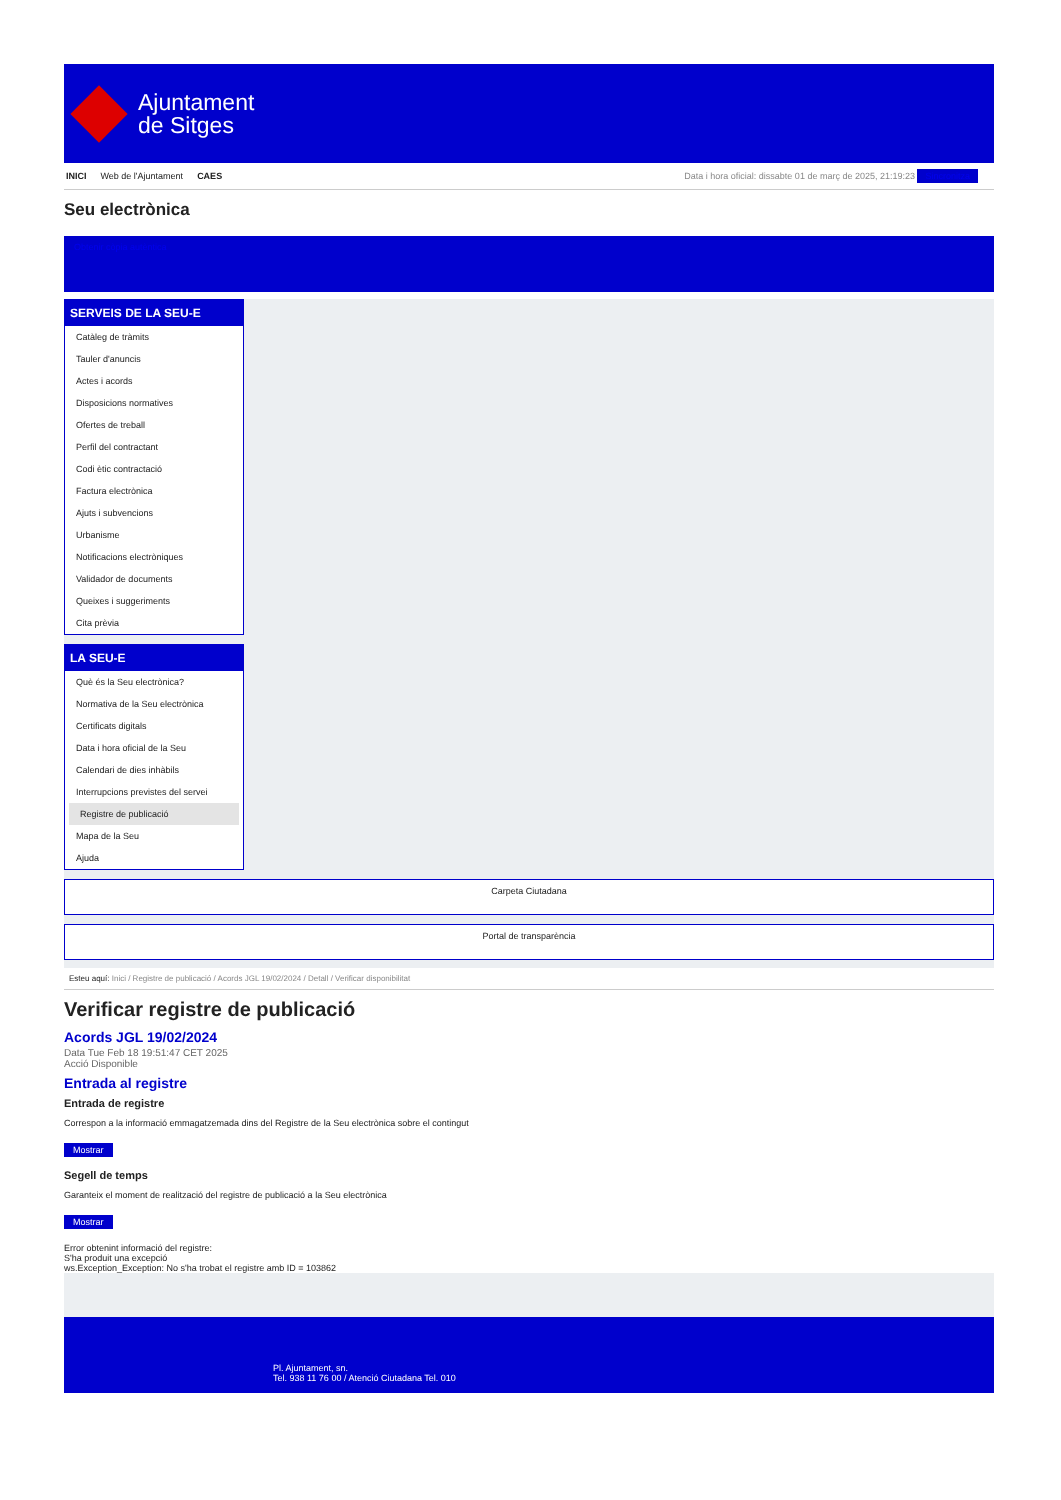Ajuntament
de Sitges
INICI Web de l'Ajuntament CAES Data i hora oficial: dissabte 01 de març de 2025, 21:19:23 Sincronitza
Seu electrònica
Obtenir còpia autèntica
SERVEIS DE LA SEU-E
Catàleg de tràmits
Tauler d'anuncis
Actes i acords
Disposicions normatives
Ofertes de treball
Perfil del contractant
Codi ètic contractació
Factura electrònica
Ajuts i subvencions
Urbanisme
Notificacions electròniques
Validador de documents
Queixes i suggeriments
Cita prèvia
LA SEU-E
Què és la Seu electrònica?
Normativa de la Seu electrònica
Certificats digitals
Data i hora oficial de la Seu
Calendari de dies inhàbils
Interrupcions previstes del servei
Registre de publicació
Mapa de la Seu
Ajuda
Carpeta Ciutadana
Portal de transparència
Esteu aquí: Inici / Registre de publicació / Acords JGL 19/02/2024 / Detall / Verificar disponibilitat
Verificar registre de publicació
Acords JGL 19/02/2024
Data Tue Feb 18 19:51:47 CET 2025
Acció Disponible
Entrada al registre
Entrada de registre
Correspon a la informació emmagatzemada dins del Registre de la Seu electrònica sobre el contingut
Mostrar
Segell de temps
Garanteix el moment de realització del registre de publicació a la Seu electrònica
Mostrar
Error obtenint informació del registre:
S'ha produit una excepció
ws.Exception_Exception: No s'ha trobat el registre amb ID = 103862
Pl. Ajuntament, sn.
Tel. 938 11 76 00 / Atenció Ciutadana Tel. 010